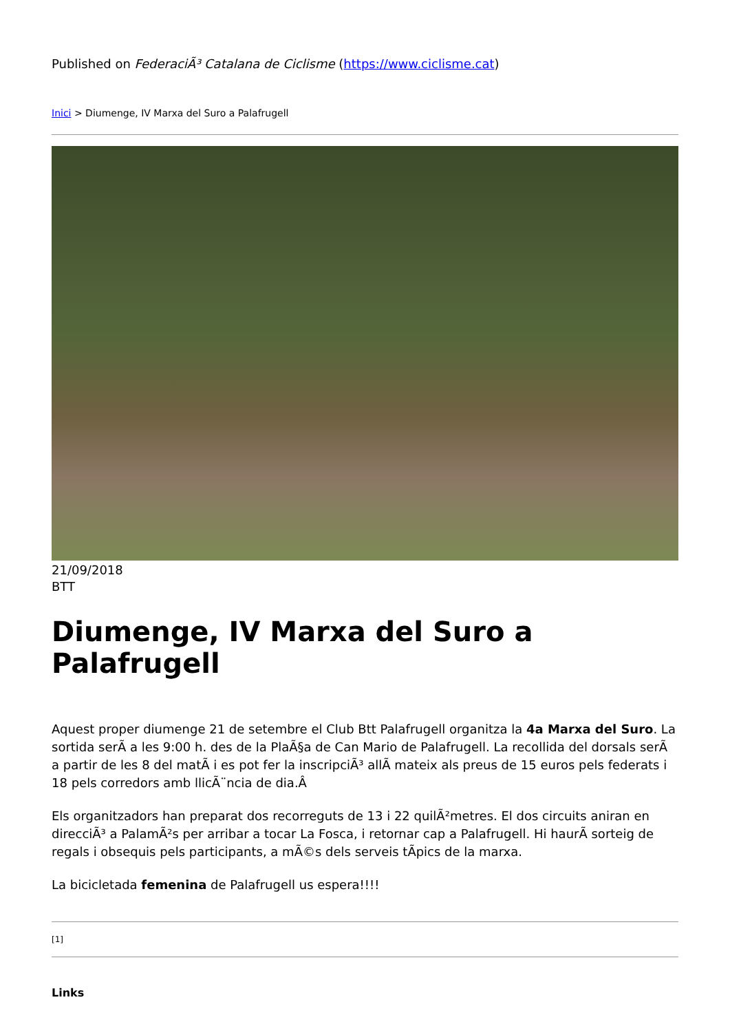Published on FederaciÃ³ Catalana de Ciclisme (https://www.ciclisme.cat)
Inici > Diumenge, IV Marxa del Suro a Palafrugell
21/09/2018
BTT
Diumenge, IV Marxa del Suro a Palafrugell
Aquest proper diumenge 21 de setembre el Club Btt Palafrugell organitza la 4a Marxa del Suro. La sortida serÃ a les 9:00 h. des de la PlaÃ§a de Can Mario de Palafrugell. La recollida del dorsals serÃ a partir de les 8 del matÃ i es pot fer la inscripciÃ³ allÃ mateix als preus de 15 euros pels federats i 18 pels corredors amb llicÃ¨ncia de dia.Â
Els organitzadors han preparat dos recorreguts de 13 i 22 quilÃ²metres. El dos circuits aniran en direcciÃ³ a PalamÃ²s per arribar a tocar La Fosca, i retornar cap a Palafrugell. Hi haurÃ sorteig de regals i obsequis pels participants, a mÃ©s dels serveis tÃpics de la marxa.
La bicicletada femenina de Palafrugell us espera!!!!
[1]
Links